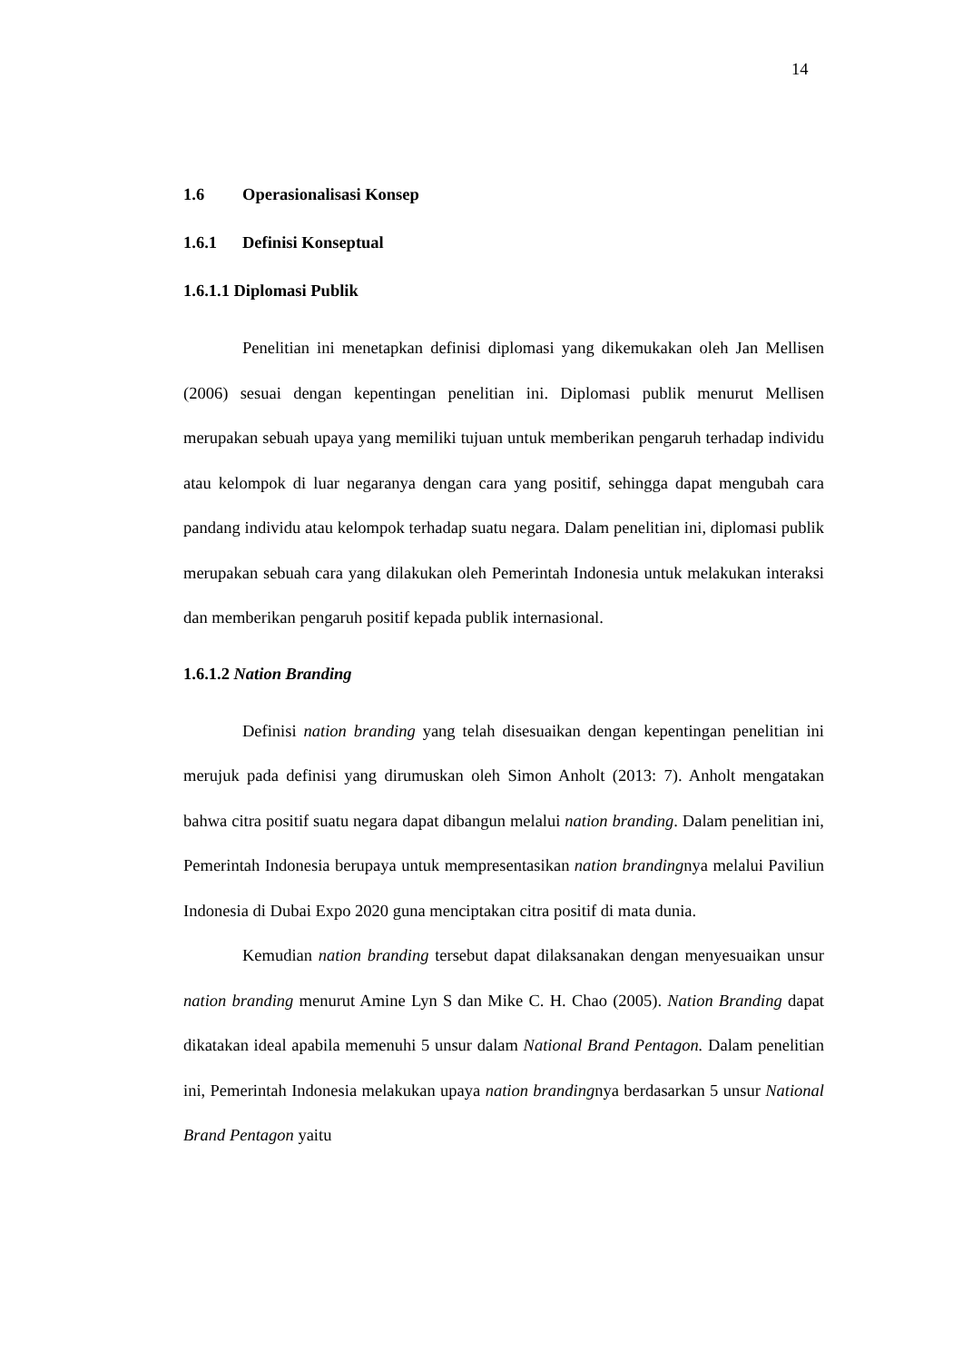14
1.6 Operasionalisasi Konsep
1.6.1 Definisi Konseptual
1.6.1.1 Diplomasi Publik
Penelitian ini menetapkan definisi diplomasi yang dikemukakan oleh Jan Mellisen (2006) sesuai dengan kepentingan penelitian ini. Diplomasi publik menurut Mellisen merupakan sebuah upaya yang memiliki tujuan untuk memberikan pengaruh terhadap individu atau kelompok di luar negaranya dengan cara yang positif, sehingga dapat mengubah cara pandang individu atau kelompok terhadap suatu negara. Dalam penelitian ini, diplomasi publik merupakan sebuah cara yang dilakukan oleh Pemerintah Indonesia untuk melakukan interaksi dan memberikan pengaruh positif kepada publik internasional.
1.6.1.2 Nation Branding
Definisi nation branding yang telah disesuaikan dengan kepentingan penelitian ini merujuk pada definisi yang dirumuskan oleh Simon Anholt (2013: 7). Anholt mengatakan bahwa citra positif suatu negara dapat dibangun melalui nation branding. Dalam penelitian ini, Pemerintah Indonesia berupaya untuk mempresentasikan nation brandingnya melalui Paviliun Indonesia di Dubai Expo 2020 guna menciptakan citra positif di mata dunia.
Kemudian nation branding tersebut dapat dilaksanakan dengan menyesuaikan unsur nation branding menurut Amine Lyn S dan Mike C. H. Chao (2005). Nation Branding dapat dikatakan ideal apabila memenuhi 5 unsur dalam National Brand Pentagon. Dalam penelitian ini, Pemerintah Indonesia melakukan upaya nation brandingnya berdasarkan 5 unsur National Brand Pentagon yaitu